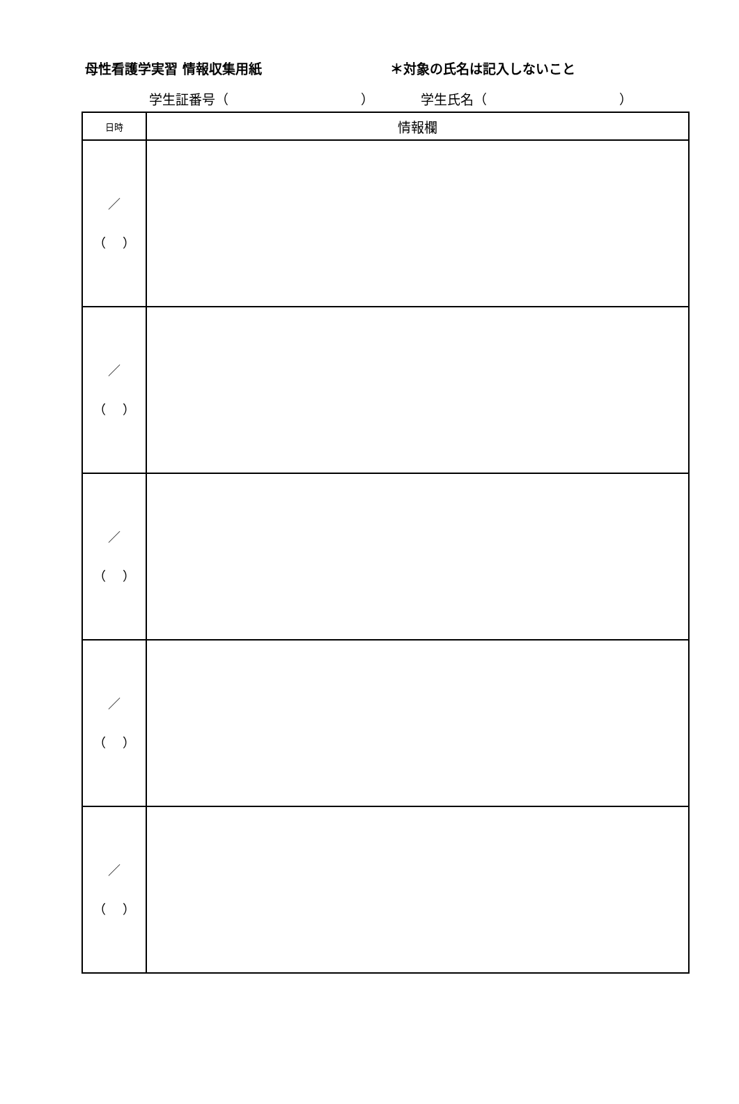母性看護学実習 情報収集用紙 ＊対象の氏名は記入しないこと
学生証番号（　　　　　　　　　　） 学生氏名（　　　　　　　　　　）
| 日時 | 情報欄 |
| --- | --- |
| ／ （ ） | |
| ／ （ ） | |
| ／ （ ） | |
| ／ （ ） | |
| ／ （ ） | |